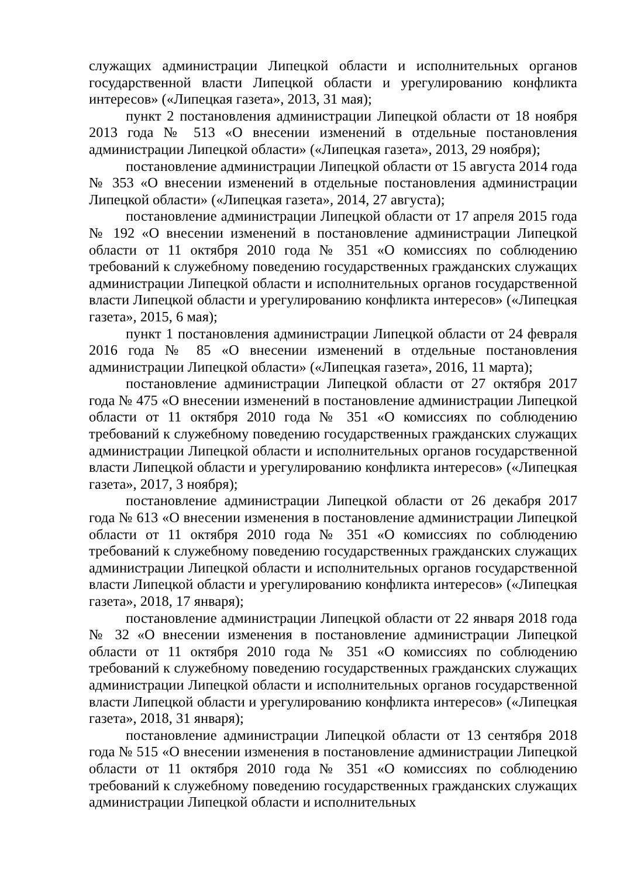служащих администрации Липецкой области и исполнительных органов государственной власти Липецкой области и урегулированию конфликта интересов» («Липецкая газета», 2013, 31 мая);
пункт 2 постановления администрации Липецкой области от 18 ноября 2013 года № 513 «О внесении изменений в отдельные постановления администрации Липецкой области» («Липецкая газета», 2013, 29 ноября);
постановление администрации Липецкой области от 15 августа 2014 года № 353 «О внесении изменений в отдельные постановления администрации Липецкой области» («Липецкая газета», 2014, 27 августа);
постановление администрации Липецкой области от 17 апреля 2015 года № 192 «О внесении изменений в постановление администрации Липецкой области от 11 октября 2010 года № 351 «О комиссиях по соблюдению требований к служебному поведению государственных гражданских служащих администрации Липецкой области и исполнительных органов государственной власти Липецкой области и урегулированию конфликта интересов» («Липецкая газета», 2015, 6 мая);
пункт 1 постановления администрации Липецкой области от 24 февраля 2016 года № 85 «О внесении изменений в отдельные постановления администрации Липецкой области» («Липецкая газета», 2016, 11 марта);
постановление администрации Липецкой области от 27 октября 2017 года № 475 «О внесении изменений в постановление администрации Липецкой области от 11 октября 2010 года № 351 «О комиссиях по соблюдению требований к служебному поведению государственных гражданских служащих администрации Липецкой области и исполнительных органов государственной власти Липецкой области и урегулированию конфликта интересов» («Липецкая газета», 2017, 3 ноября);
постановление администрации Липецкой области от 26 декабря 2017 года № 613 «О внесении изменения в постановление администрации Липецкой области от 11 октября 2010 года № 351 «О комиссиях по соблюдению требований к служебному поведению государственных гражданских служащих администрации Липецкой области и исполнительных органов государственной власти Липецкой области и урегулированию конфликта интересов» («Липецкая газета», 2018, 17 января);
постановление администрации Липецкой области от 22 января 2018 года № 32 «О внесении изменения в постановление администрации Липецкой области от 11 октября 2010 года № 351 «О комиссиях по соблюдению требований к служебному поведению государственных гражданских служащих администрации Липецкой области и исполнительных органов государственной власти Липецкой области и урегулированию конфликта интересов» («Липецкая газета», 2018, 31 января);
постановление администрации Липецкой области от 13 сентября 2018 года № 515 «О внесении изменения в постановление администрации Липецкой области от 11 октября 2010 года № 351 «О комиссиях по соблюдению требований к служебному поведению государственных гражданских служащих администрации Липецкой области и исполнительных